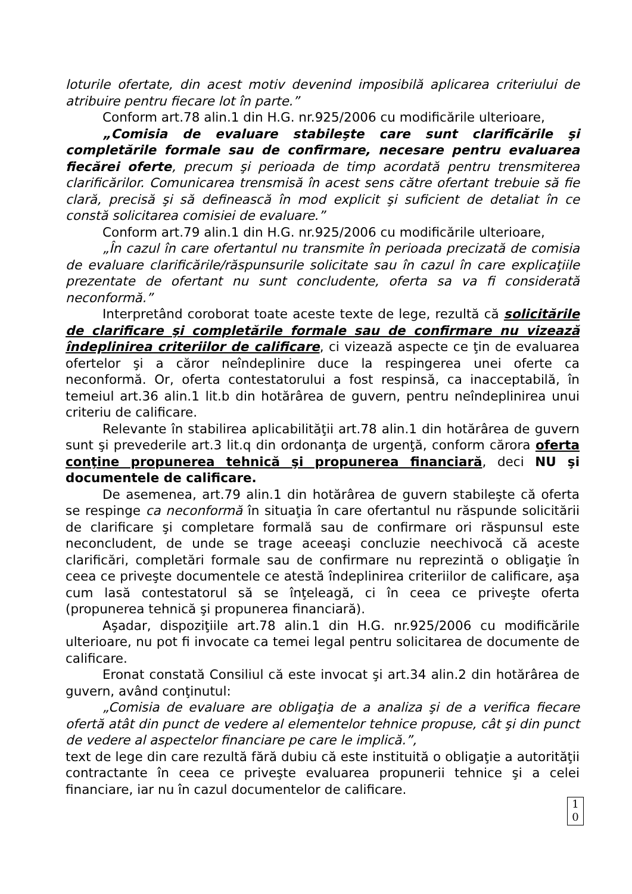loturile ofertate, din acest motiv devenind imposibilă aplicarea criteriului de atribuire pentru fiecare lot în parte.”
Conform art.78 alin.1 din H.G. nr.925/2006 cu modificările ulterioare,
„Comisia de evaluare stabileşte care sunt clarificările şi completările formale sau de confirmare, necesare pentru evaluarea fiecărei oferte, precum şi perioada de timp acordată pentru trensmiterea clarificărilor. Comunicarea trensmisă în acest sens către ofertant trebuie să fie clară, precisă şi să definească în mod explicit şi suficient de detaliat în ce constă solicitarea comisiei de evaluare.”
Conform art.79 alin.1 din H.G. nr.925/2006 cu modificările ulterioare,
„În cazul în care ofertantul nu transmite în perioada precizată de comisia de evaluare clarificările/răspunsurile solicitate sau în cazul în care explicaţiile prezentate de ofertant nu sunt concludente, oferta sa va fi considerată neconformă.”
Interpretând coroborat toate aceste texte de lege, rezultă că solicitările de clarificare şi completările formale sau de confirmare nu vizează îndeplinirea criteriilor de calificare, ci vizează aspecte ce ţin de evaluarea ofertelor şi a căror neîndeplinire duce la respingerea unei oferte ca neconformă. Or, oferta contestatorului a fost respinsă, ca inacceptabilă, în temeiul art.36 alin.1 lit.b din hotărârea de guvern, pentru neîndeplinirea unui criteriu de calificare.
Relevante în stabilirea aplicabilităţii art.78 alin.1 din hotărârea de guvern sunt şi prevederile art.3 lit.q din ordonanţa de urgenţă, conform cărora oferta conţine propunerea tehnică şi propunerea financiară, deci NU şi documentele de calificare.
De asemenea, art.79 alin.1 din hotărârea de guvern stabileşte că oferta se respinge ca neconformă în situaţia în care ofertantul nu răspunde solicitării de clarificare şi completare formală sau de confirmare ori răspunsul este neconcludent, de unde se trage aceeaşi concluzie neechivocă că aceste clarificări, completări formale sau de confirmare nu reprezintă o obligaţie în ceea ce priveşte documentele ce atestă îndeplinirea criteriilor de calificare, aşa cum lasă contestatorul să se înţeleagă, ci în ceea ce priveşte oferta (propunerea tehnică şi propunerea financiară).
Aşadar, dispoziţiile art.78 alin.1 din H.G. nr.925/2006 cu modificările ulterioare, nu pot fi invocate ca temei legal pentru solicitarea de documente de calificare.
Eronat constată Consiliul că este invocat şi art.34 alin.2 din hotărârea de guvern, având conţinutul:
„Comisia de evaluare are obligaţia de a analiza şi de a verifica fiecare ofertă atât din punct de vedere al elementelor tehnice propuse, cât şi din punct de vedere al aspectelor financiare pe care le implică.”,
text de lege din care rezultă fără dubiu că este instituită o obligaţie a autorităţii contractante în ceea ce priveşte evaluarea propunerii tehnice şi a celei financiare, iar nu în cazul documentelor de calificare.
1
0